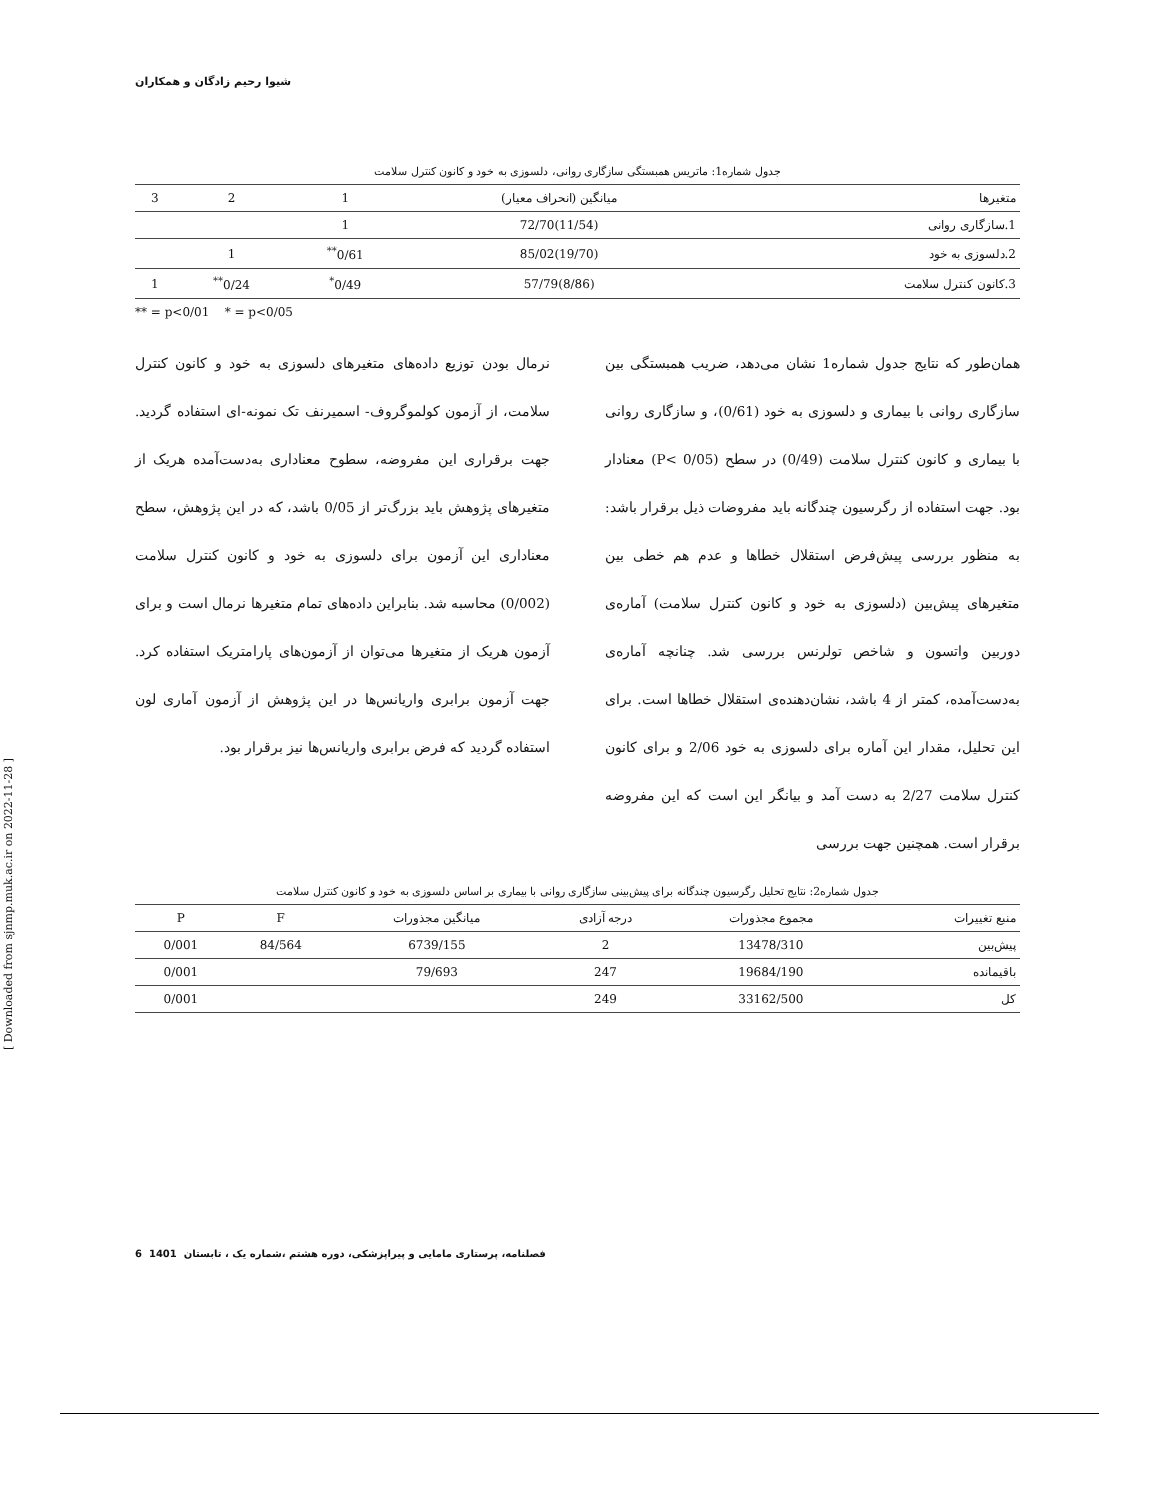شیوا رحیم زادگان و همکاران
جدول شماره1: ماتریس همبستگی سازگاری روانی، دلسوزی به خود و کانون کنترل سلامت
| متغیرها | میانگین (انحراف معیار) | 1 | 2 | 3 |
| --- | --- | --- | --- | --- |
| 1.سازگاری روانی | (11/54)72/70 | 1 | | |
| 2.دلسوزی به خود | (19/70)85/02 | 0/61<sup>**</sup> | 1 | |
| 3.کانون کنترل سلامت | (8/86)57/79 | 0/49<sup>*</sup> | 0/24<sup>**</sup> | 1 |
** = p<0/01 * = p<0/05
همان‌طور که نتایج جدول شماره1 نشان می‌دهد، ضریب همبستگی بین سازگاری روانی با بیماری و دلسوزی به خود (0/61)، و سازگاری روانی با بیماری و کانون کنترل سلامت (0/49) در سطح (P< 0/05) معنادار بود. جهت استفاده از رگرسیون چندگانه باید مفروضات ذیل برقرار باشد: به منظور بررسی پیش‌فرض استقلال خطاها و عدم هم خطی بین متغیرهای پیش‌بین (دلسوزی به خود و کانون کنترل سلامت) آماره‌ی دوربین واتسون و شاخص تولرنس بررسی شد. چنانچه آماره‌ی به‌دست‌آمده، کمتر از 4 باشد، نشان‌دهنده‌ی استقلال خطاها است. برای این تحلیل، مقدار این آماره برای دلسوزی به خود 2/06 و برای کانون کنترل سلامت 2/27 به دست آمد و بیانگر این است که این مفروضه برقرار است. همچنین جهت بررسی
نرمال بودن توزیع داده‌های متغیرهای دلسوزی به خود و کانون کنترل سلامت، از آزمون کولموگروف- اسمیرنف تک نمونه-ای استفاده گردید. جهت برقراری این مفروضه، سطوح معناداری به‌دست‌آمده هریک از متغیرهای پژوهش باید بزرگ‌تر از 0/05 باشد، که در این پژوهش، سطح معناداری این آزمون برای دلسوزی به خود و کانون کنترل سلامت (0/002) محاسبه شد. بنابراین داده‌های تمام متغیرها نرمال است و برای آزمون هریک از متغیرها می‌توان از آزمون‌های پارامتریک استفاده کرد. جهت آزمون برابری واریانس‌ها در این پژوهش از آزمون آماری لون استفاده گردید که فرض برابری واریانس‌ها نیز برقرار بود.
جدول شماره2: نتایج تحلیل رگرسیون چندگانه برای پیش‌بینی سازگاری روانی با بیماری بر اساس دلسوزی به خود و کانون کنترل سلامت
| منبع تغییرات | مجموع مجذورات | درجه آزادی | میانگین مجذورات | F | P |
| --- | --- | --- | --- | --- | --- |
| پیش‌بین | 13478/310 | 2 | 6739/155 | 84/564 | 0/001 |
| باقیمانده | 19684/190 | 247 | 79/693 | | 0/001 |
| کل | 33162/500 | 249 | | | 0/001 |
[ Downloaded from sjnmp.muk.ac.ir on 2022-11-28 ]
6 1401 فصلنامه، پرستاری مامایی و پیراپزشکی، دوره هشتم ،شماره یک ، تابستان